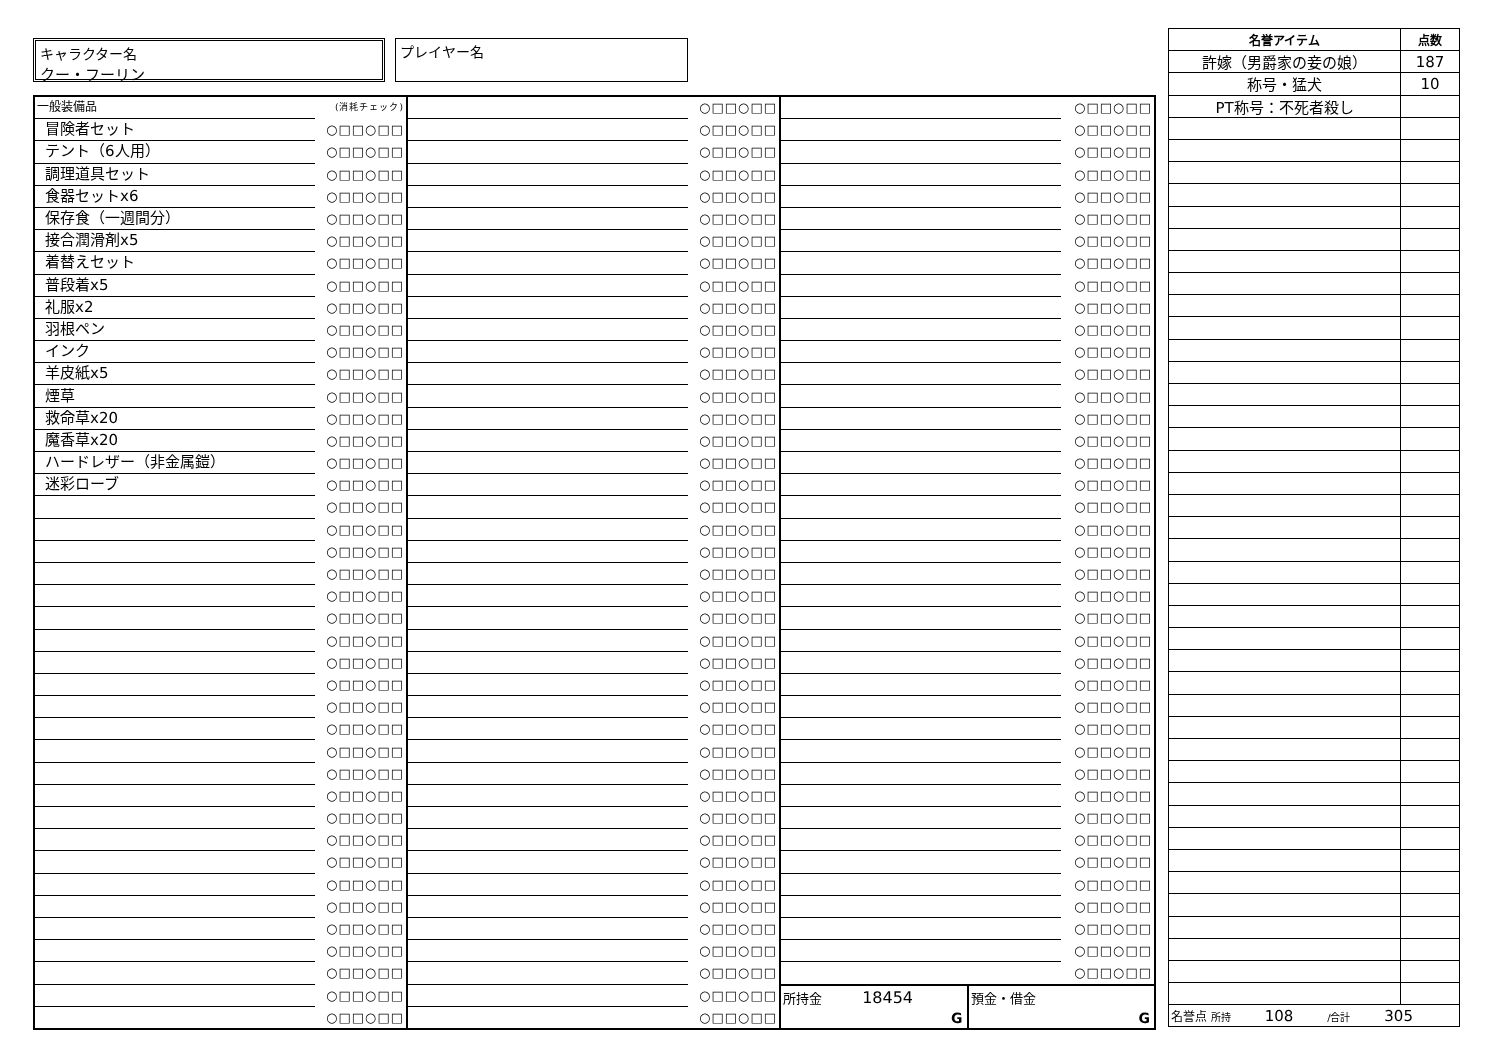キャラクター名
クー・フーリン
プレイヤー名
| 一般装備品 | (消耗チェック) |
| 冒険者セット | ○□□○□□ |
| テント（6人用） | ○□□○□□ |
| 調理道具セット | ○□□○□□ |
| 食器セットx6 | ○□□○□□ |
| 保存食（一週間分） | ○□□○□□ |
| 接合潤滑剤x5 | ○□□○□□ |
| 着替えセット | ○□□○□□ |
| 普段着x5 | ○□□○□□ |
| 礼服x2 | ○□□○□□ |
| 羽根ペン | ○□□○□□ |
| インク | ○□□○□□ |
| 羊皮紙x5 | ○□□○□□ |
| 煙草 | ○□□○□□ |
| 救命草x20 | ○□□○□□ |
| 魔香草x20 | ○□□○□□ |
| ハードレザー（非金属鎧） | ○□□○□□ |
| 迷彩ローブ | ○□□○□□ |
| | ○□□○□□ |
| | ○□□○□□ |
| | ○□□○□□ |
| | ○□□○□□ |
| | ○□□○□□ |
| | ○□□○□□ |
| | ○□□○□□ |
| | ○□□○□□ |
| | ○□□○□□ |
| | ○□□○□□ |
| | ○□□○□□ |
| | ○□□○□□ |
| | ○□□○□□ |
| | ○□□○□□ |
| | ○□□○□□ |
| | ○□□○□□ |
| | ○□□○□□ |
| | ○□□○□□ |
| | ○□□○□□ |
| | ○□□○□□ |
| | ○□□○□□ |
| | ○□□○□□ |
| | ○□□○□□ |
| | ○□□○□□ |
| | ○□□○□□ |
| | ○□□○□□ |
| | ○□□○□□ |
| | ○□□○□□ |
| | ○□□○□□ |
| | ○□□○□□ |
| | ○□□○□□ |
| | ○□□○□□ |
| | ○□□○□□ |
| | ○□□○□□ |
| | ○□□○□□ |
| | ○□□○□□ |
| | ○□□○□□ |
| | ○□□○□□ |
| | ○□□○□□ |
| | ○□□○□□ |
| | ○□□○□□ |
| | ○□□○□□ |
| | ○□□○□□ |
| | ○□□○□□ |
| | ○□□○□□ |
| | ○□□○□□ |
| | ○□□○□□ |
| | ○□□○□□ |
| | ○□□○□□ |
| | ○□□○□□ |
| | ○□□○□□ |
| | ○□□○□□ |
| | ○□□○□□ |
| | ○□□○□□ |
| | ○□□○□□ |
| | ○□□○□□ |
| | ○□□○□□ |
| | ○□□○□□ |
| | ○□□○□□ |
| | ○□□○□□ |
| | ○□□○□□ |
| | ○□□○□□ |
| | ○□□○□□ |
| | ○□□○□□ |
| | ○□□○□□ |
| | ○□□○□□ |
| | ○□□○□□ |
| | ○□□○□□ |
| | ○□□○□□ |
| | ○□□○□□ |
| | ○□□○□□ |
| | ○□□○□□ |
| | ○□□○□□ |
| | ○□□○□□ |
| | ○□□○□□ |
| | ○□□○□□ |
| | ○□□○□□ |
| | ○□□○□□ |
| | ○□□○□□ |
| | ○□□○□□ |
| | ○□□○□□ |
| | ○□□○□□ |
| | ○□□○□□ |
| | ○□□○□□ |
| | ○□□○□□ |
| | ○□□○□□ |
| | ○□□○□□ |
| | ○□□○□□ |
| | ○□□○□□ |
| | ○□□○□□ |
| | ○□□○□□ |
| | ○□□○□□ |
| | ○□□○□□ |
| | ○□□○□□ |
| | ○□□○□□ |
| | ○□□○□□ |
| | ○□□○□□ |
| | ○□□○□□ |
| | ○□□○□□ |
| | ○□□○□□ |
| | ○□□○□□ |
| | ○□□○□□ |
| | ○□□○□□ |
| | ○□□○□□ |
| | ○□□○□□ |
| | ○□□○□□ |
所持金 18454
G
預金・借金
G
| 名誉アイテム | 点数 |
| --- | --- |
| 許嫁（男爵家の妾の娘） | 187 |
| 称号・猛犬 | 10 |
| PT称号：不死者殺し | |
| 名誉点 所持 108 /合計 305 | |